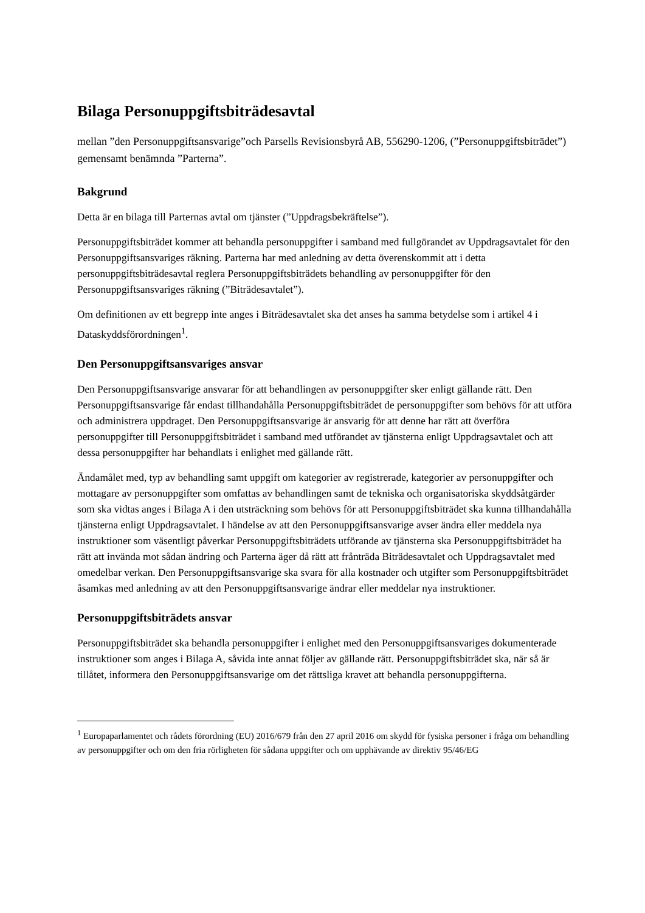Bilaga Personuppgiftsbiträdesavtal
mellan ”den Personuppgiftsansvarige”och Parsells Revisionsbyrå AB, 556290-1206, (”Personuppgiftsbiträdet”) gemensamt benämnda ”Parterna”.
Bakgrund
Detta är en bilaga till Parternas avtal om tjänster (”Uppdragsbekräftelse”).
Personuppgiftsbiträdet kommer att behandla personuppgifter i samband med fullgörandet av Uppdragsavtalet för den Personuppgiftsansvariges räkning. Parterna har med anledning av detta överenskommit att i detta personuppgiftsbiträdesavtal reglera Personuppgiftsbiträdets behandling av personuppgifter för den Personuppgiftsansvariges räkning (”Biträdesavtalet”).
Om definitionen av ett begrepp inte anges i Biträdesavtalet ska det anses ha samma betydelse som i artikel 4 i Dataskyddsförordningen<sup>1</sup>.
Den Personuppgiftsansvariges ansvar
Den Personuppgiftsansvarige ansvarar för att behandlingen av personuppgifter sker enligt gällande rätt. Den Personuppgiftsansvarige får endast tillhandahålla Personuppgiftsbiträdet de personuppgifter som behövs för att utföra och administrera uppdraget. Den Personuppgiftsansvarige är ansvarig för att denne har rätt att överföra personuppgifter till Personuppgiftsbiträdet i samband med utförandet av tjänsterna enligt Uppdragsavtalet och att dessa personuppgifter har behandlats i enlighet med gällande rätt.
Ändamålet med, typ av behandling samt uppgift om kategorier av registrerade, kategorier av personuppgifter och mottagare av personuppgifter som omfattas av behandlingen samt de tekniska och organisatoriska skyddsåtgärder som ska vidtas anges i Bilaga A i den utsträckning som behövs för att Personuppgiftsbiträdet ska kunna tillhandahålla tjänsterna enligt Uppdragsavtalet. I händelse av att den Personuppgiftsansvarige avser ändra eller meddela nya instruktioner som väsentligt påverkar Personuppgiftsbiträdets utförande av tjänsterna ska Personuppgiftsbiträdet ha rätt att invända mot sådan ändring och Parterna äger då rätt att frånträda Biträdesavtalet och Uppdragsavtalet med omedelbar verkan. Den Personuppgiftsansvarige ska svara för alla kostnader och utgifter som Personuppgiftsbiträdet åsamkas med anledning av att den Personuppgiftsansvarige ändrar eller meddelar nya instruktioner.
Personuppgiftsbiträdets ansvar
Personuppgiftsbiträdet ska behandla personuppgifter i enlighet med den Personuppgiftsansvariges dokumenterade instruktioner som anges i Bilaga A, såvida inte annat följer av gällande rätt. Personuppgiftsbiträdet ska, när så är tillåtet, informera den Personuppgiftsansvarige om det rättsliga kravet att behandla personuppgifterna.
<sup>1</sup> Europaparlamentet och rådets förordning (EU) 2016/679 från den 27 april 2016 om skydd för fysiska personer i fråga om behandling av personuppgifter och om den fria rörligheten för sådana uppgifter och om upphävande av direktiv 95/46/EG